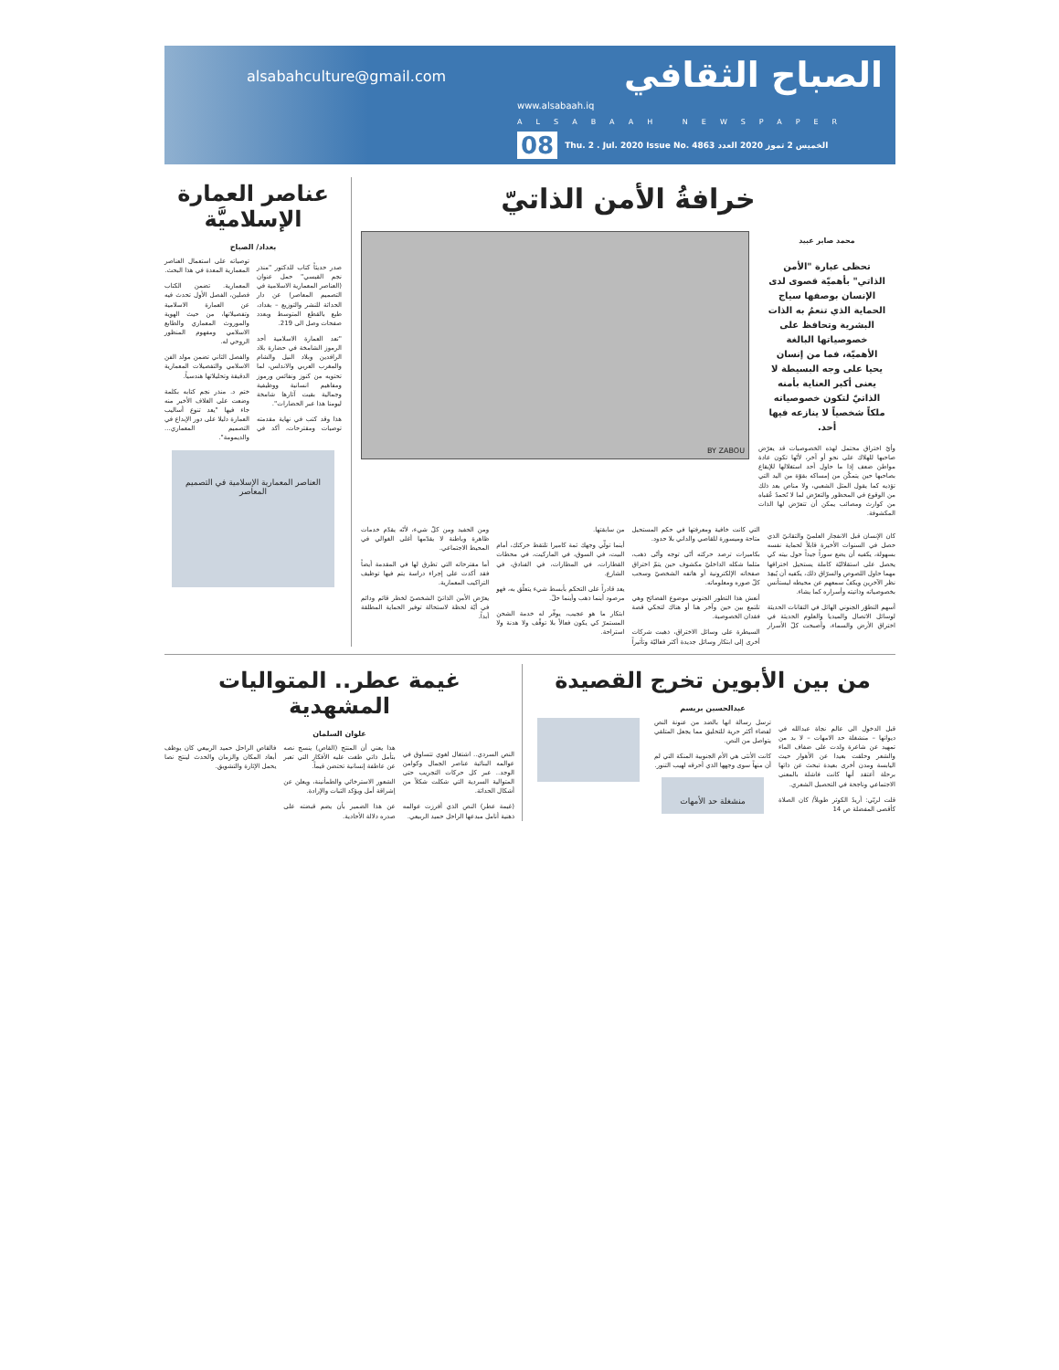الصباح الثقافي
www.alsabaah.iq
ALSABAAH NEWSPAPER
08 Thu. 2 . Jul. 2020 Issue No. 4863 الخميس 2 تموز 2020 العدد
alsabahculture@gmail.com
خرافةُ الأمن الذاتيّ
محمد صابر عبيد
تحظى عبارة "الأمن الذاتي" بأهميّة قصوى لدى الإنسان بوصفها سياج الحماية الذي تنعمُ به الذات البشرية وتحافظ على خصوصياتها البالغة الأهميّة، فما من إنسان يحيا على وجه البسيطة لا يعنى أكبر العناية بأمنه الذاتيّ لتكون خصوصياته ملكاً شخصياً لا ينازعه فيها أحد.
وأيّ اختراق محتمل لهذه الخصوصيات قد يعرّض صاحبها للهلاك على نحو أو آخر، لأنّها تكون عادة مواطن ضعف إذا ما حاول أحد استغلالها للإيقاع بصاحبها حين يتمكّن من إمساكه بقوّة من اليد التي تؤذيه كما يقول المثل الشعبي، ولا مناص بعد ذلك من الوقوع في المحظور والتعرّض لما لا تُحمدُ عُقباه من كوارث ومصائب يمكن أن تتعرّض لها الذات المكشوفة.
BY ZABOU
كان الإنسان قبل الانفجار العلميّ والتقانيّ الذي حصل في السنوات الأخيرة قابلاً لحماية نفسه بسهولة، يكفيه أن يضع سوراً جيداً حول بيته كي يحصل على استقلاليّة كاملة يستحيل اختراقها مهما حاول اللصوص والسرّاق ذلك، يكفيه أن يُبعِدَ نظر الآخرين ويكفّ سمعهم عن محيطه ليستأنس بخصوصياته وذاتيته وأسراره كما يشاء.
أسهم التطوّر الجنوني الهائل في التقانات الحديثة لوسائل الاتصال والميديا والعلوم الحديثة في اختراق الأرض والسماء، وأصبحت كلّ الأسرار التي كانت خافية ومعرفتها في حكم المستحيل متاحة وميسورة للقاصي والداني بلا حدود.
بكاميرات ترصد حركته أنّى توجه وأنّى ذهب، مثلما شكله الداخليّ مكشوف حين يتمّ اختراق صفحاته الإلكترونية أو هاتفه الشخصيّ وسحب كلّ صوره ومعلوماته.
أنعش هذا التطور الجنوني موضوع الفضائح وهي تلتمع بين حين وآخر هنا أو هناك لتحكي قصة فقدان الخصوصية.
السيطرة على وسائل الاختراق، ذهبت شركات أخرى إلى ابتكار وسائل جديدة أكثر فعاليّة وتأثيراً من سابقتها.
أينما تولّي وجهك ثمة كاميرا تلتقط حركتك، أمام البيت، في السوق، في الماركيت، في محطات القطارات، في المطارات، في الفنادق، في الشارع.
يعد قادراً على التحكم بأبسط شيء يتعلّق به، فهو مرصود أينما ذهب وأينما حلّ.
ابتكار ما هو عجيب، يوفّر له خدمة الشحن المستمرّ كي يكون فعالاً بلا توقّف ولا هدنة ولا استراحة.
ومن الحفيد ومن كلّ شيء، لأنّه يقدّم خدمات ظاهرة وباطنة لا يقدّمها أغلى الغوالي في المحيط الاجتماعي.
أما مقترحاته التي تطرق لها في المقدمة أيضاً فقد أكدت على إجراء دراسة يتم فيها توظيف التراكيب المعمارية.
يعرّض الأمن الذاتيّ الشخصيّ لخطر قائم ودائم في أيّة لحظة لاستحالة توفير الحماية المطلقة أبداً.
عناصر العمارة الإسلاميَّة
بغداد/ الصباح
صدر حديثاً كتاب للدكتور "منذر نجم القيسي" حمل عنوان (العناصر المعمارية الاسلامية في التصميم المعاصر) عن دار الحداثة للنشر والتوزيع – بغداد، طبع بالقطع المتوسط وبعدد صفحات وصل الى 219.
"تعد العمارة الاسلامية أحد الرموز الشامخة في حضارة بلاد الرافدين وبلاد النيل والشام والمغرب العربي والاندلس، لما تحتويه من كنوز ونفائس ورموز ومفاهيم انسانية ووظيفية وجمالية بقيت آثارها شامخة ليومنا هذا عبر الحضارات".
هذا وقد كتب في نهاية مقدمته توصيات ومقترحات، أكد في توصياته على استعمال العناصر المعمارية المعدة في هذا البحث.
المعمارية. تضمن الكتاب فصلين، الفصل الأول تحدث فيه عن العمارة الاسلامية وتفصيلاتها، من حيث الهوية والموروث المعماري والطابع الاسلامي ومفهوم المنظور الروحي له.
والفصل الثاني تضمن مولد الفن الاسلامي والتفصيلات المعمارية الدقيقة وتحليلاتها هندسياً.
ختم د. منذر نجم كتابه بكلمة وضعت على الغلاف الأخير منه جاء فيها "يعد تنوع أساليب العمارة دليلا على دور الإبداع في التصميم المعماري... والديمومة".
العناصر المعمارية الإسلامية في التصميم المعاصر
من بين الأبوين تخرج القصيدة
عبدالحسين بريسم
قبل الدخول الى عالم نجاة عبدالله في ديوانها – منشغلة حد الامهات – لا بد من تمهيد عن شاعرة ولدت على ضفاف الماء والشعر وحلقت بعيدا عن الأهوار حيث اليابسة ومدن أخرى بعيدة تبحث عن ذاتها برحلة أعتقد أنها كانت فاشلة بالمعنى الاجتماعي وناجحة في التحصيل الشعري.
قلت لربّي: أريدُ الكوثر طويلاً/ كان الصلاة كأقصى المفضلة ص 14
ترسل رسالة انها بالضد من عنونة النص لفضاء أكثر حرية للتحليق مما يجعل المتلقي يتواصل من النص.
كانت الأنثى هي الأم الجنوبية المنكة التي لم أن منهاً سوى وجهها الذي أحرقه لهيب التنور.
منشغلة حد الأمهات
غيمة عطر.. المتواليات المشهدية
علوان السلمان
النص السردي.. اشتغال لغوي تتساوق في عوالمه البنائية عناصر الجمال وكوامن الوجد.. عبر كل حركات التجريب حتى المتوالية السردية التي شكلت شكلاً من أشكال الحداثة.
(غيمة عطر) النص الذي أفرزت عوالمه ذهنية أنامل مبدعها الراحل حميد الربيعي.
هذا يعني أن المنتج (القاص) ينسج نصه بتأمل ذاتي طغت عليه الأفكار التي تعبر عن عاطفة إنسانية تحتضن قيماً.
الشعور الاسترخائي والطمأنينة، ويعلن عن إشراقة أمل ويؤكد الثبات والإرادة.
عن هذا الضمير بأن يضم قبضته على صدره دلالة الأحادية.
فالقاص الراحل حميد الربيعي كان يوظف أبعاد المكان والزمان والحدث لينتج نصا يحمل الإثارة والتشويق.